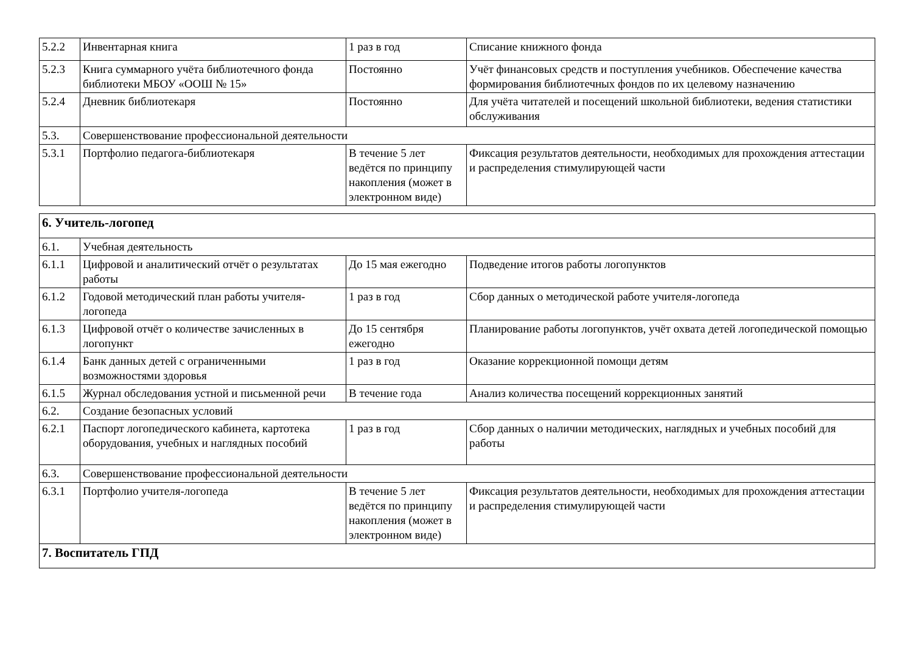| 5.2.2 | Инвентарная книга | 1 раз в год | Списание книжного фонда |
| 5.2.3 | Книга суммарного учёта библиотечного фонда библиотеки МБОУ «ООШ № 15» | Постоянно | Учёт финансовых средств и поступления учебников. Обеспечение качества формирования библиотечных фондов по их целевому назначению |
| 5.2.4 | Дневник библиотекаря | Постоянно | Для учёта читателей и посещений школьной библиотеки, ведения статистики обслуживания |
| 5.3. | Совершенствование профессиональной деятельности | | |
| 5.3.1 | Портфолио педагога-библиотекаря | В течение 5 лет ведётся по принципу накопления (может в электронном виде) | Фиксация результатов деятельности, необходимых для прохождения аттестации и распределения стимулирующей части |
| 6. Учитель-логопед | | | |
| 6.1. | Учебная деятельность | | |
| 6.1.1 | Цифровой и аналитический отчёт о результатах работы | До 15 мая ежегодно | Подведение итогов работы логопунктов |
| 6.1.2 | Годовой методический план работы учителя-логопеда | 1 раз в год | Сбор данных о методической работе учителя-логопеда |
| 6.1.3 | Цифровой отчёт о количестве зачисленных в логопункт | До 15 сентября ежегодно | Планирование работы логопунктов, учёт охвата детей логопедической помощью |
| 6.1.4 | Банк данных детей с ограниченными возможностями здоровья | 1 раз в год | Оказание коррекционной помощи детям |
| 6.1.5 | Журнал обследования устной и письменной речи | В течение года | Анализ количества посещений коррекционных занятий |
| 6.2. | Создание безопасных условий | | |
| 6.2.1 | Паспорт логопедического кабинета, картотека оборудования, учебных и наглядных пособий | 1 раз в год | Сбор данных о наличии методических, наглядных и учебных пособий для работы |
| 6.3. | Совершенствование профессиональной деятельности | | |
| 6.3.1 | Портфолио учителя-логопеда | В течение 5 лет ведётся по принципу накопления (может в электронном виде) | Фиксация результатов деятельности, необходимых для прохождения аттестации и распределения стимулирующей части |
| 7. Воспитатель ГПД | | | |